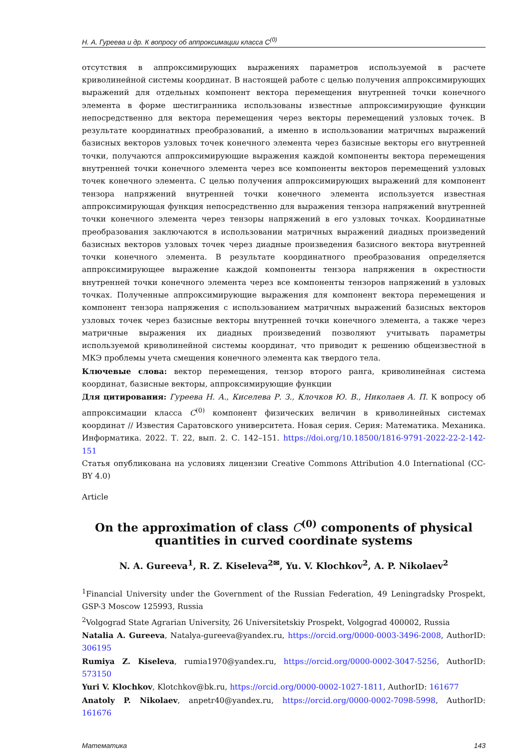Н. А. Гуреева и др. К вопросу об аппроксимации класса C<sup>(0)</sup>
отсутствия в аппроксимирующих выражениях параметров используемой в расчете криволинейной системы координат. В настоящей работе с целью получения аппроксимирующих выражений для отдельных компонент вектора перемещения внутренней точки конечного элемента в форме шестигранника использованы известные аппроксимирующие функции непосредственно для вектора перемещения через векторы перемещений узловых точек. В результате координатных преобразований, а именно в использовании матричных выражений базисных векторов узловых точек конечного элемента через базисные векторы его внутренней точки, получаются аппроксимирующие выражения каждой компоненты вектора перемещения внутренней точки конечного элемента через все компоненты векторов перемещений узловых точек конечного элемента. С целью получения аппроксимирующих выражений для компонент тензора напряжений внутренней точки конечного элемента используется известная аппроксимирующая функция непосредственно для выражения тензора напряжений внутренней точки конечного элемента через тензоры напряжений в его узловых точках. Координатные преобразования заключаются в использовании матричных выражений диадных произведений базисных векторов узловых точек через диадные произведения базисного вектора внутренней точки конечного элемента. В результате координатного преобразования определяется аппроксимирующее выражение каждой компоненты тензора напряжения в окрестности внутренней точки конечного элемента через все компоненты тензоров напряжений в узловых точках. Полученные аппроксимирующие выражения для компонент вектора перемещения и компонент тензора напряжения с использованием матричных выражений базисных векторов узловых точек через базисные векторы внутренней точки конечного элемента, а также через матричные выражения их диадных произведений позволяют учитывать параметры используемой криволинейной системы координат, что приводит к решению общеизвестной в МКЭ проблемы учета смещения конечного элемента как твердого тела.
Ключевые слова: вектор перемещения, тензор второго ранга, криволинейная система координат, базисные векторы, аппроксимирующие функции
Для цитирования: Гуреева Н. А., Киселева Р. З., Клочков Ю. В., Николаев А. П. К вопросу об аппроксимации класса C<sup>(0)</sup> компонент физических величин в криволинейных системах координат // Известия Саратовского университета. Новая серия. Серия: Математика. Механика. Информатика. 2022. Т. 22, вып. 2. С. 142–151. https://doi.org/10.18500/1816-9791-2022-22-2-142-151
Статья опубликована на условиях лицензии Creative Commons Attribution 4.0 International (CC-BY 4.0)
Article
On the approximation of class C<sup>(0)</sup> components of physical quantities in curved coordinate systems
N. A. Gureeva<sup>1</sup>, R. Z. Kiseleva<sup>2✉</sup>, Yu. V. Klochkov<sup>2</sup>, A. P. Nikolaev<sup>2</sup>
<sup>1</sup> Financial University under the Government of the Russian Federation, 49 Leningradsky Prospekt, GSP-3 Moscow 125993, Russia
<sup>2</sup> Volgograd State Agrarian University, 26 Universitetskiy Prospekt, Volgograd 400002, Russia
Natalia A. Gureeva, Natalya-gureeva@yandex.ru, https://orcid.org/0000-0003-3496-2008, AuthorID: 306195
Rumiya Z. Kiseleva, rumia1970@yandex.ru, https://orcid.org/0000-0002-3047-5256, AuthorID: 573150
Yuri V. Klochkov, Klotchkov@bk.ru, https://orcid.org/0000-0002-1027-1811, AuthorID: 161677
Anatoly P. Nikolaev, anpetr40@yandex.ru, https://orcid.org/0000-0002-7098-5998, AuthorID: 161676
Математика 143